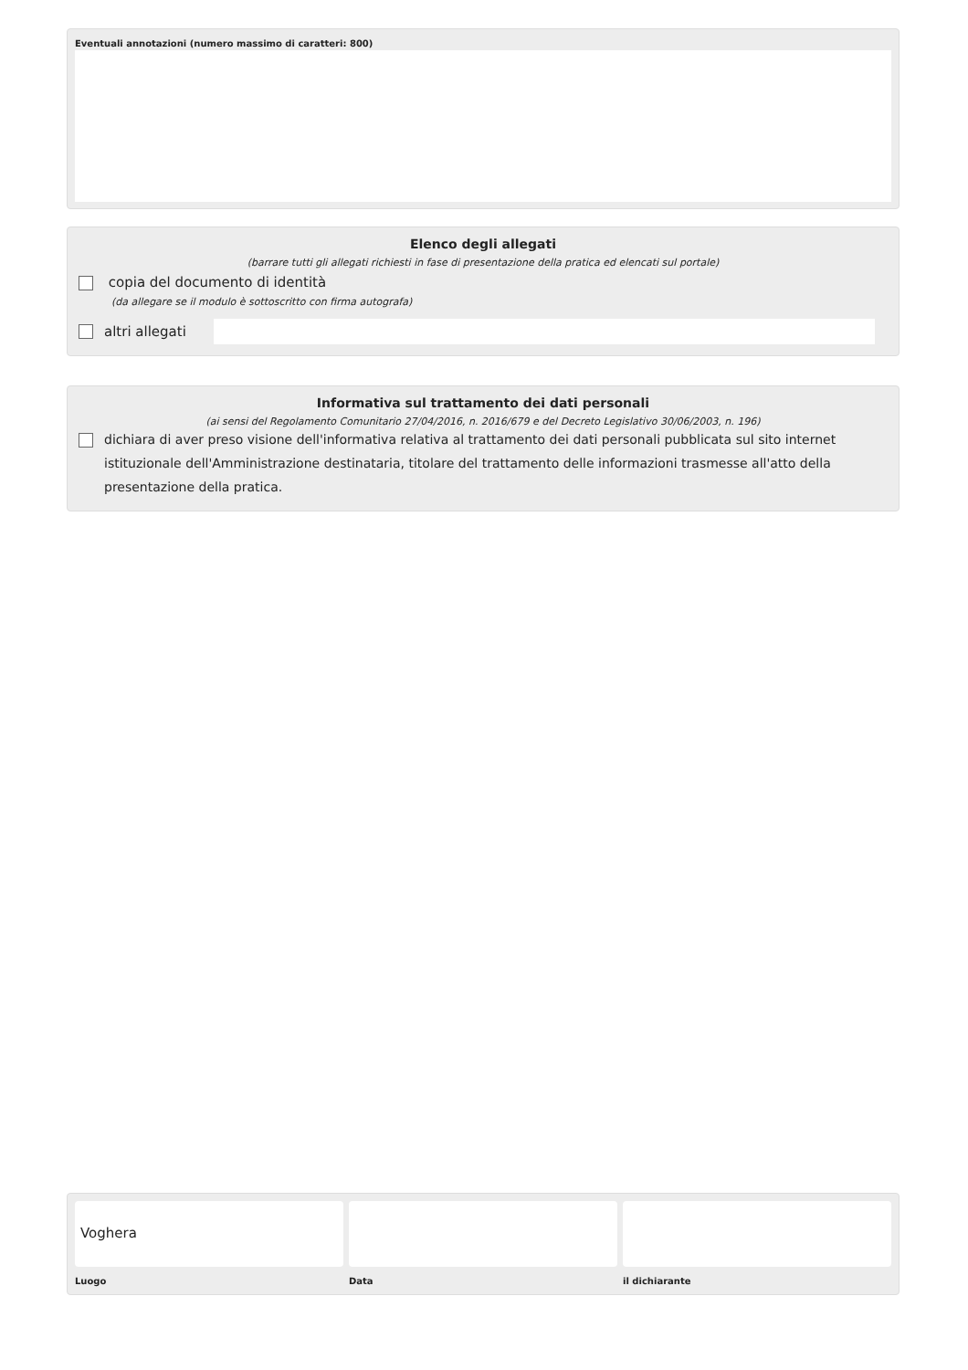Eventuali annotazioni (numero massimo di caratteri: 800)
Elenco degli allegati
(barrare tutti gli allegati richiesti in fase di presentazione della pratica ed elencati sul portale)
copia del documento di identità
(da allegare se il modulo è sottoscritto con firma autografa)
altri allegati
Informativa sul trattamento dei dati personali
(ai sensi del Regolamento Comunitario 27/04/2016, n. 2016/679 e del Decreto Legislativo 30/06/2003, n. 196)
dichiara di aver preso visione dell'informativa relativa al trattamento dei dati personali pubblicata sul sito internet istituzionale dell'Amministrazione destinataria, titolare del trattamento delle informazioni trasmesse all'atto della presentazione della pratica.
Voghera
Luogo
Data il dichiarante